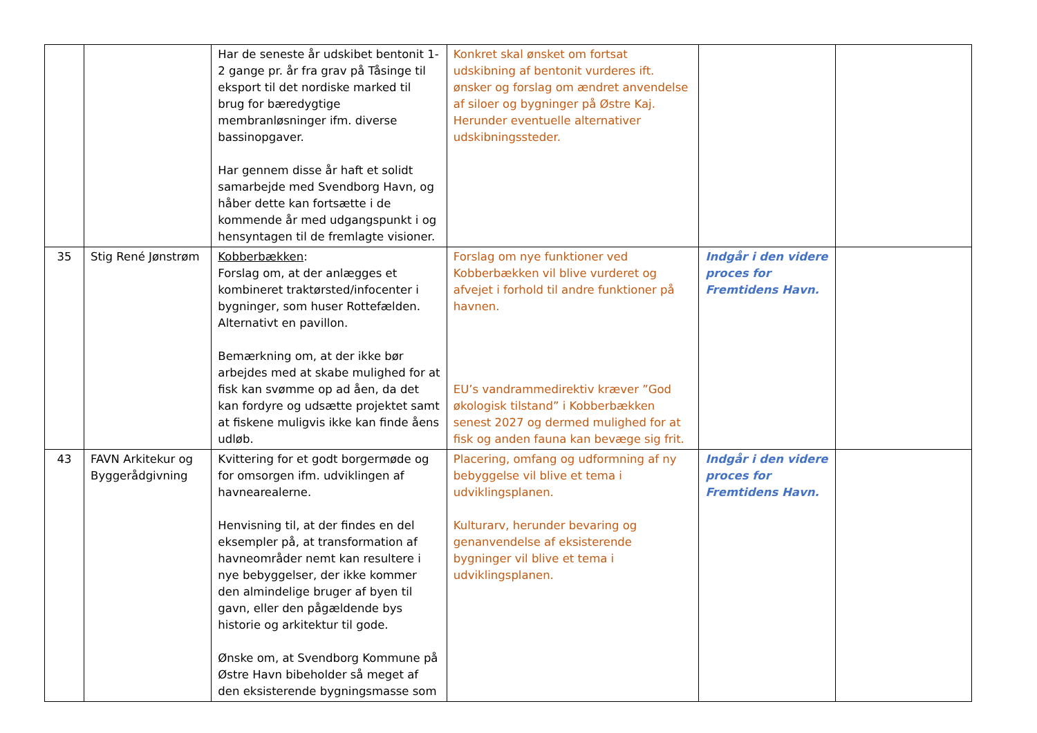| | | Har de seneste år udskibet bentonit 1-2 gange pr. år fra grav på Tåsinge til eksport til det nordiske marked til brug for bæredygtige membranløsninger ifm. diverse bassinopgaver. Har gennem disse år haft et solidt samarbejde med Svendborg Havn, og håber dette kan fortsætte i de kommende år med udgangspunkt i og hensyntagen til de fremlagte visioner. | Konkret skal ønsket om fortsat udskibning af bentonit vurderes ift. ønsker og forslag om ændret anvendelse af siloer og bygninger på Østre Kaj. Herunder eventuelle alternativer udskibningssteder. | | |
| 35 | Stig René Jønstrøm | Kobberbækken : Forslag om, at der anlægges et kombineret traktørsted/infocenter i bygninger, som huser Rottefælden. Alternativt en pavillon. Bemærkning om, at der ikke bør arbejdes med at skabe mulighed for at fisk kan svømme op ad åen, da det kan fordyre og udsætte projektet samt at fiskene muligvis ikke kan finde åens udløb. | Forslag om nye funktioner ved Kobberbækken vil blive vurderet og afvejet i forhold til andre funktioner på havnen. EU’s vandrammedirektiv kræver ”God økologisk tilstand” i Kobberbækken senest 2027 og dermed mulighed for at fisk og anden fauna kan bevæge sig frit. | Indgår i den videre proces for Fremtidens Havn. | |
| 43 | FAVN Arkitekur og Byggerådgivning | Kvittering for et godt borgermøde og for omsorgen ifm. udviklingen af havnearealerne. Henvisning til, at der findes en del eksempler på, at transformation af havneområder nemt kan resultere i nye bebyggelser, der ikke kommer den almindelige bruger af byen til gavn, eller den pågældende bys historie og arkitektur til gode. Ønske om, at Svendborg Kommune på Østre Havn bibeholder så meget af den eksisterende bygningsmasse som | Placering, omfang og udformning af ny bebyggelse vil blive et tema i udviklingsplanen. Kulturarv, herunder bevaring og genanvendelse af eksisterende bygninger vil blive et tema i udviklingsplanen. | Indgår i den videre proces for Fremtidens Havn. | |